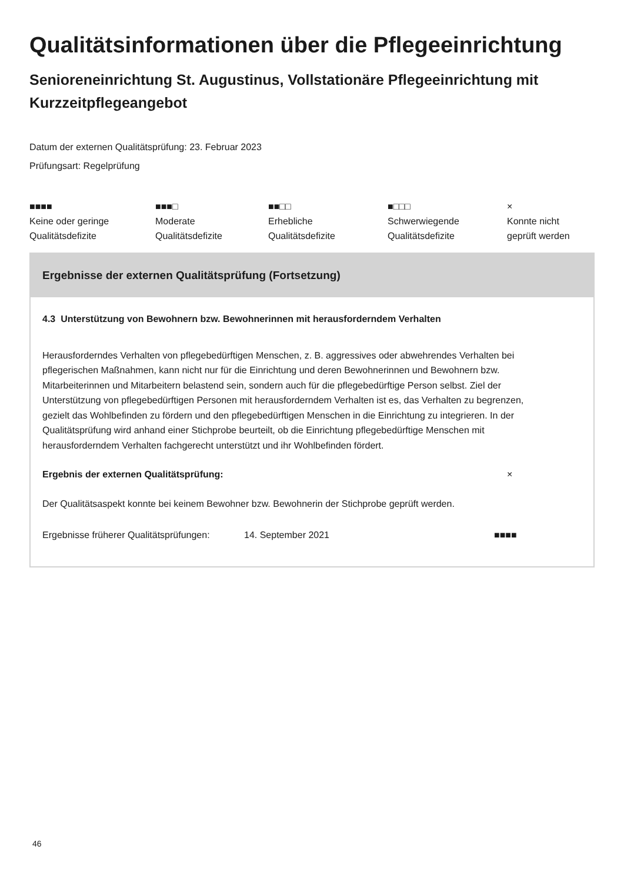Qualitätsinformationen über die Pflegeeinrichtung
Senioreneinrichtung St. Augustinus, Vollstationäre Pflegeeinrichtung mit Kurzzeitpflegeangebot
Datum der externen Qualitätsprüfung: 23. Februar 2023
Prüfungsart: Regelprüfung
■■■■
Keine oder geringe
Qualitätsdefizite
■■■□
Moderate
Qualitätsdefizite
■■□□
Erhebliche
Qualitätsdefizite
■□□□
Schwerwiegende
Qualitätsdefizite
×
Konnte nicht
geprüft werden
Ergebnisse der externen Qualitätsprüfung (Fortsetzung)
4.3 Unterstützung von Bewohnern bzw. Bewohnerinnen mit herausforderndem Verhalten
Herausforderndes Verhalten von pflegebedürftigen Menschen, z. B. aggressives oder abwehrendes Verhalten bei pflegerischen Maßnahmen, kann nicht nur für die Einrichtung und deren Bewohnerinnen und Bewohnern bzw. Mitarbeiterinnen und Mitarbeitern belastend sein, sondern auch für die pflegebedürftige Person selbst. Ziel der Unterstützung von pflegebedürftigen Personen mit herausforderndem Verhalten ist es, das Verhalten zu begrenzen, gezielt das Wohlbefinden zu fördern und den pflegebedürftigen Menschen in die Einrichtung zu integrieren. In der Qualitätsprüfung wird anhand einer Stichprobe beurteilt, ob die Einrichtung pflegebedürftige Menschen mit herausforderndem Verhalten fachgerecht unterstützt und ihr Wohlbefinden fördert.
Ergebnis der externen Qualitätsprüfung: ×
Der Qualitätsaspekt konnte bei keinem Bewohner bzw. Bewohnerin der Stichprobe geprüft werden.
Ergebnisse früherer Qualitätsprüfungen: 14. September 2021 ■■■■
46